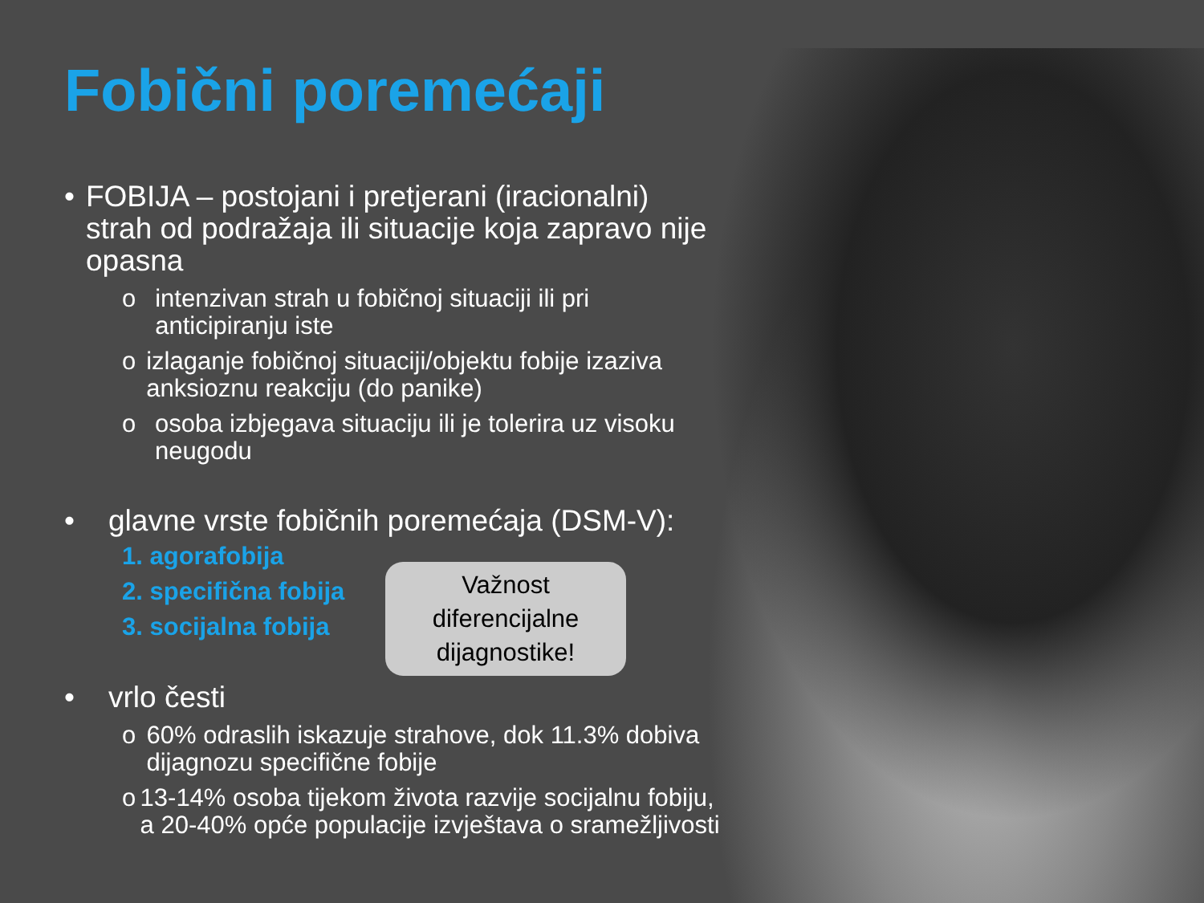Fobični poremećaji
• FOBIJA – postojani i pretjerani (iracionalni) strah od podražaja ili situacije koja zapravo nije opasna
o intenzivan strah u fobičnoj situaciji ili pri anticipiranju iste
o izlaganje fobičnoj situaciji/objektu fobije izaziva anksioznu reakciju (do panike)
o osoba izbjegava situaciju ili je tolerira uz visoku neugodu
• glavne vrste fobičnih poremećaja (DSM-V):
1. agorafobija
2. specifična fobija
3. socijalna fobija
• vrlo česti
o 60% odraslih iskazuje strahove, dok 11.3% dobiva dijagnozu specifične fobije
o 13-14% osoba tijekom života razvije socijalnu fobiju, a 20-40% opće populacije izvještava o sramežljivosti
Važnost diferencijalne dijagnostike!